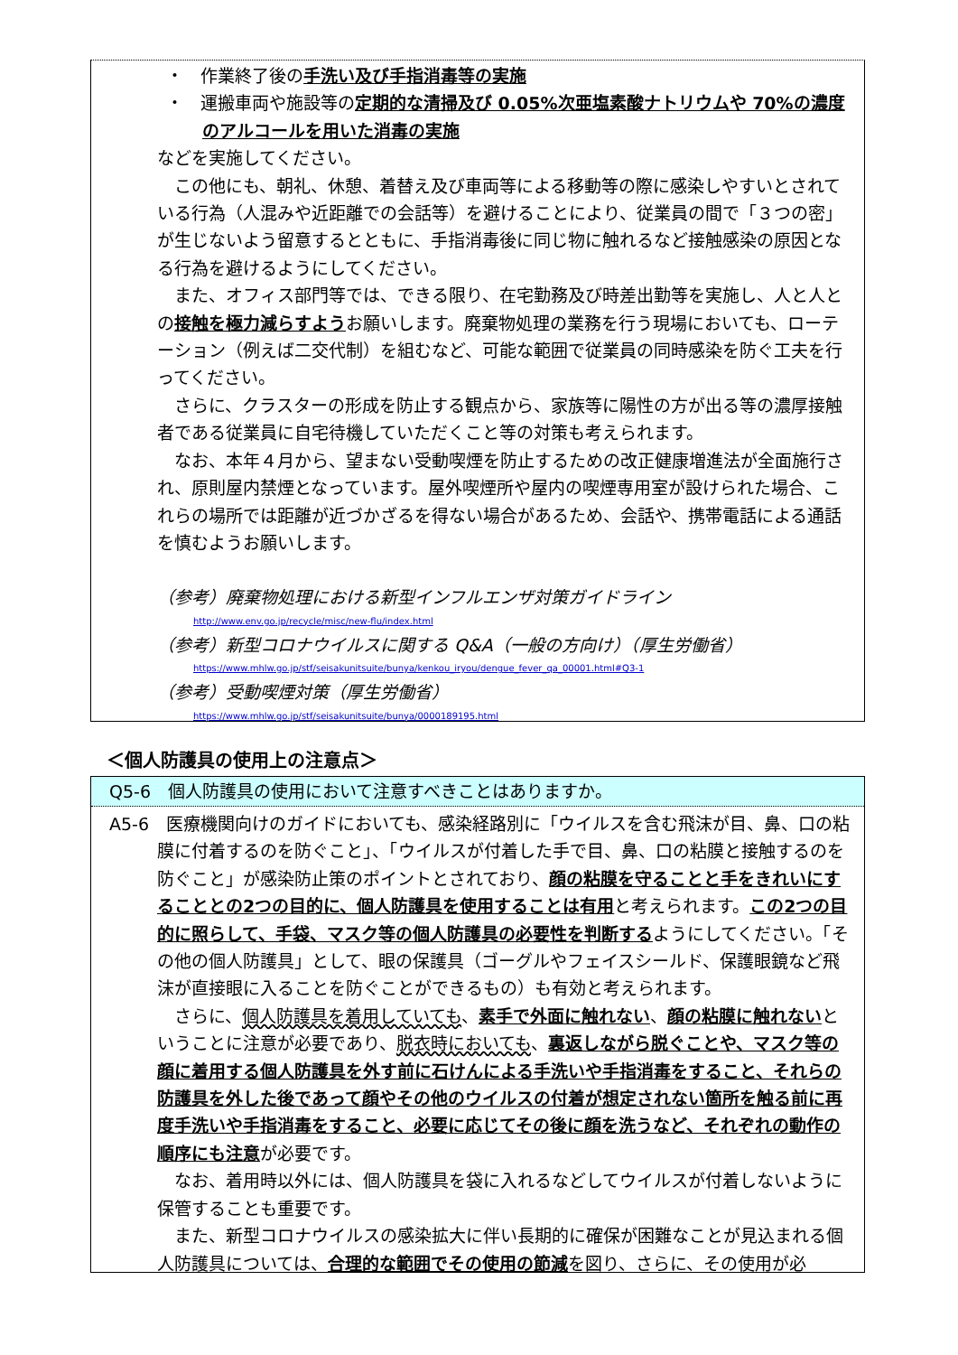・　作業終了後の手洗い及び手指消毒等の実施
・　運搬車両や施設等の定期的な清掃及び 0.05%次亜塩素酸ナトリウムや 70%の濃度のアルコールを用いた消毒の実施
などを実施してください。
この他にも、朝礼、休憩、着替え及び車両等による移動等の際に感染しやすいとされている行為（人混みや近距離での会話等）を避けることにより、従業員の間で「３つの密」が生じないよう留意するとともに、手指消毒後に同じ物に触れるなど接触感染の原因となる行為を避けるようにしてください。
また、オフィス部門等では、できる限り、在宅勤務及び時差出勤等を実施し、人と人との接触を極力減らすようお願いします。廃棄物処理の業務を行う現場においても、ローテーション（例えば二交代制）を組むなど、可能な範囲で従業員の同時感染を防ぐ工夫を行ってください。
さらに、クラスターの形成を防止する観点から、家族等に陽性の方が出る等の濃厚接触者である従業員に自宅待機していただくこと等の対策も考えられます。
なお、本年４月から、望まない受動喫煙を防止するための改正健康増進法が全面施行され、原則屋内禁煙となっています。屋外喫煙所や屋内の喫煙専用室が設けられた場合、これらの場所では距離が近づかざるを得ない場合があるため、会話や、携帯電話による通話を慎むようお願いします。
（参考）廃棄物処理における新型インフルエンザ対策ガイドライン
http://www.env.go.jp/recycle/misc/new-flu/index.html
（参考）新型コロナウイルスに関する Q&A（一般の方向け）（厚生労働省）
https://www.mhlw.go.jp/stf/seisakunitsuite/bunya/kenkou_iryou/dengue_fever_qa_00001.html#Q3-1
（参考）受動喫煙対策（厚生労働省）
https://www.mhlw.go.jp/stf/seisakunitsuite/bunya/0000189195.html
＜個人防護具の使用上の注意点＞
Q5-6　個人防護具の使用において注意すべきことはありますか。
A5-6　医療機関向けのガイドにおいても、感染経路別に「ウイルスを含む飛沫が目、鼻、口の粘膜に付着するのを防ぐこと」、「ウイルスが付着した手で目、鼻、口の粘膜と接触するのを防ぐこと」が感染防止策のポイントとされており、顔の粘膜を守ることと手をきれいにすることとの2つの目的に、個人防護具を使用することは有用と考えられます。この2つの目的に照らして、手袋、マスク等の個人防護具の必要性を判断するようにしてください。「その他の個人防護具」として、眼の保護具（ゴーグルやフェイスシールド、保護眼鏡など飛沫が直接眼に入ることを防ぐことができるもの）も有効と考えられます。
さらに、個人防護具を着用していても、素手で外面に触れない、顔の粘膜に触れないということに注意が必要であり、脱衣時においても、裏返しながら脱ぐことや、マスク等の顔に着用する個人防護具を外す前に石けんによる手洗いや手指消毒をすること、それらの防護具を外した後であって顔やその他のウイルスの付着が想定されない箇所を触る前に再度手洗いや手指消毒をすること、必要に応じてその後に顔を洗うなど、それぞれの動作の順序にも注意が必要です。
なお、着用時以外には、個人防護具を袋に入れるなどしてウイルスが付着しないように保管することも重要です。
また、新型コロナウイルスの感染拡大に伴い長期的に確保が困難なことが見込まれる個人防護具については、合理的な範囲でその使用の節減を図り、さらに、その使用が必